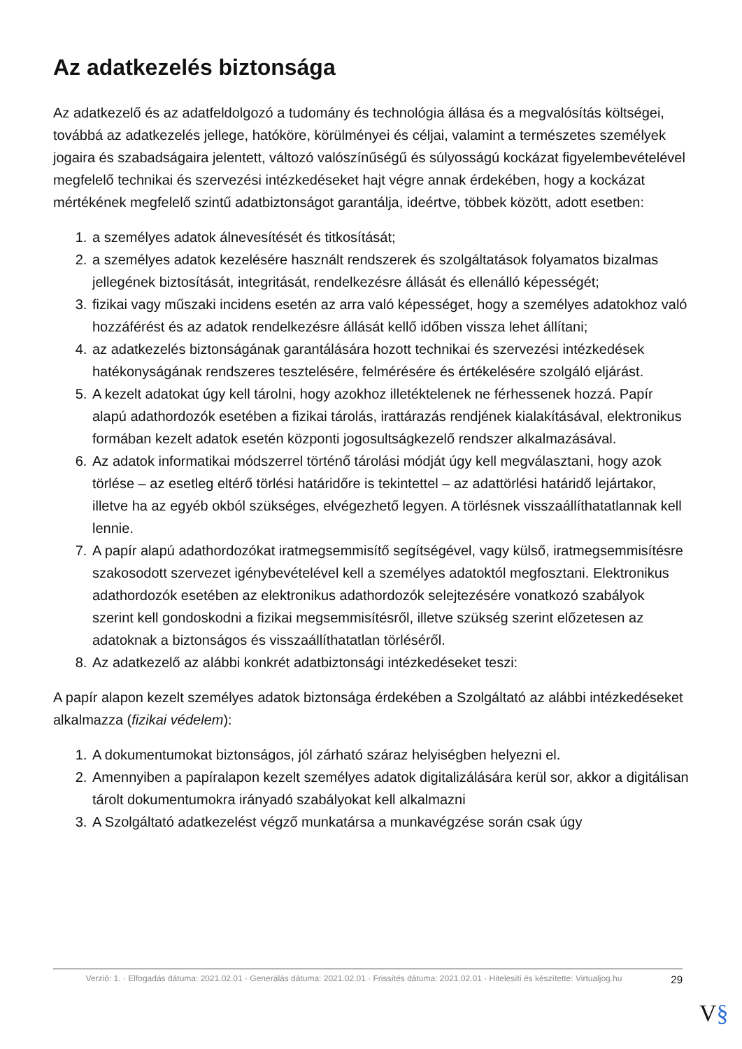Az adatkezelés biztonsága
Az adatkezelő és az adatfeldolgozó a tudomány és technológia állása és a megvalósítás költségei, továbbá az adatkezelés jellege, hatóköre, körülményei és céljai, valamint a természetes személyek jogaira és szabadságaira jelentett, változó valószínűségű és súlyosságú kockázat figyelembevételével megfelelő technikai és szervezési intézkedéseket hajt végre annak érdekében, hogy a kockázat mértékének megfelelő szintű adatbiztonságot garantálja, ideértve, többek között, adott esetben:
1. a személyes adatok álnevesítését és titkosítását;
2. a személyes adatok kezelésére használt rendszerek és szolgáltatások folyamatos bizalmas jellegének biztosítását, integritását, rendelkezésre állását és ellenálló képességét;
3. fizikai vagy műszaki incidens esetén az arra való képességet, hogy a személyes adatokhoz való hozzáférést és az adatok rendelkezésre állását kellő időben vissza lehet állítani;
4. az adatkezelés biztonságának garantálására hozott technikai és szervezési intézkedések hatékonyságának rendszeres tesztelésére, felmérésére és értékelésére szolgáló eljárást.
5. A kezelt adatokat úgy kell tárolni, hogy azokhoz illetéktelenek ne férhessenek hozzá. Papír alapú adathordozók esetében a fizikai tárolás, irattárazás rendjének kialakításával, elektronikus formában kezelt adatok esetén központi jogosultságkezelő rendszer alkalmazásával.
6. Az adatok informatikai módszerrel történő tárolási módját úgy kell megválasztani, hogy azok törlése – az esetleg eltérő törlési határidőre is tekintettel – az adattörlési határidő lejártakor, illetve ha az egyéb okból szükséges, elvégezhető legyen. A törlésnek visszaállíthatatlannak kell lennie.
7. A papír alapú adathordozókat iratmegsemmisítő segítségével, vagy külső, iratmegsemmisítésre szakosodott szervezet igénybevételével kell a személyes adatoktól megfosztani. Elektronikus adathordozók esetében az elektronikus adathordozók selejtezésére vonatkozó szabályok szerint kell gondoskodni a fizikai megsemmisítésről, illetve szükség szerint előzetesen az adatoknak a biztonságos és visszaállíthatatlan törléséről.
8. Az adatkezelő az alábbi konkrét adatbiztonsági intézkedéseket teszi:
A papír alapon kezelt személyes adatok biztonsága érdekében a Szolgáltató az alábbi intézkedéseket alkalmazza (fizikai védelem):
1. A dokumentumokat biztonságos, jól zárható száraz helyiségben helyezni el.
2. Amennyiben a papíralapon kezelt személyes adatok digitalizálására kerül sor, akkor a digitálisan tárolt dokumentumokra irányadó szabályokat kell alkalmazni
3. A Szolgáltató adatkezelést végző munkatársa a munkavégzése során csak úgy
Verzió: 1. · Elfogadás dátuma: 2021.02.01 · Generálás dátuma: 2021.02.01 · Frissítés dátuma: 2021.02.01 · Hitelesíti és készítette: Virtualjog.hu
29
V§